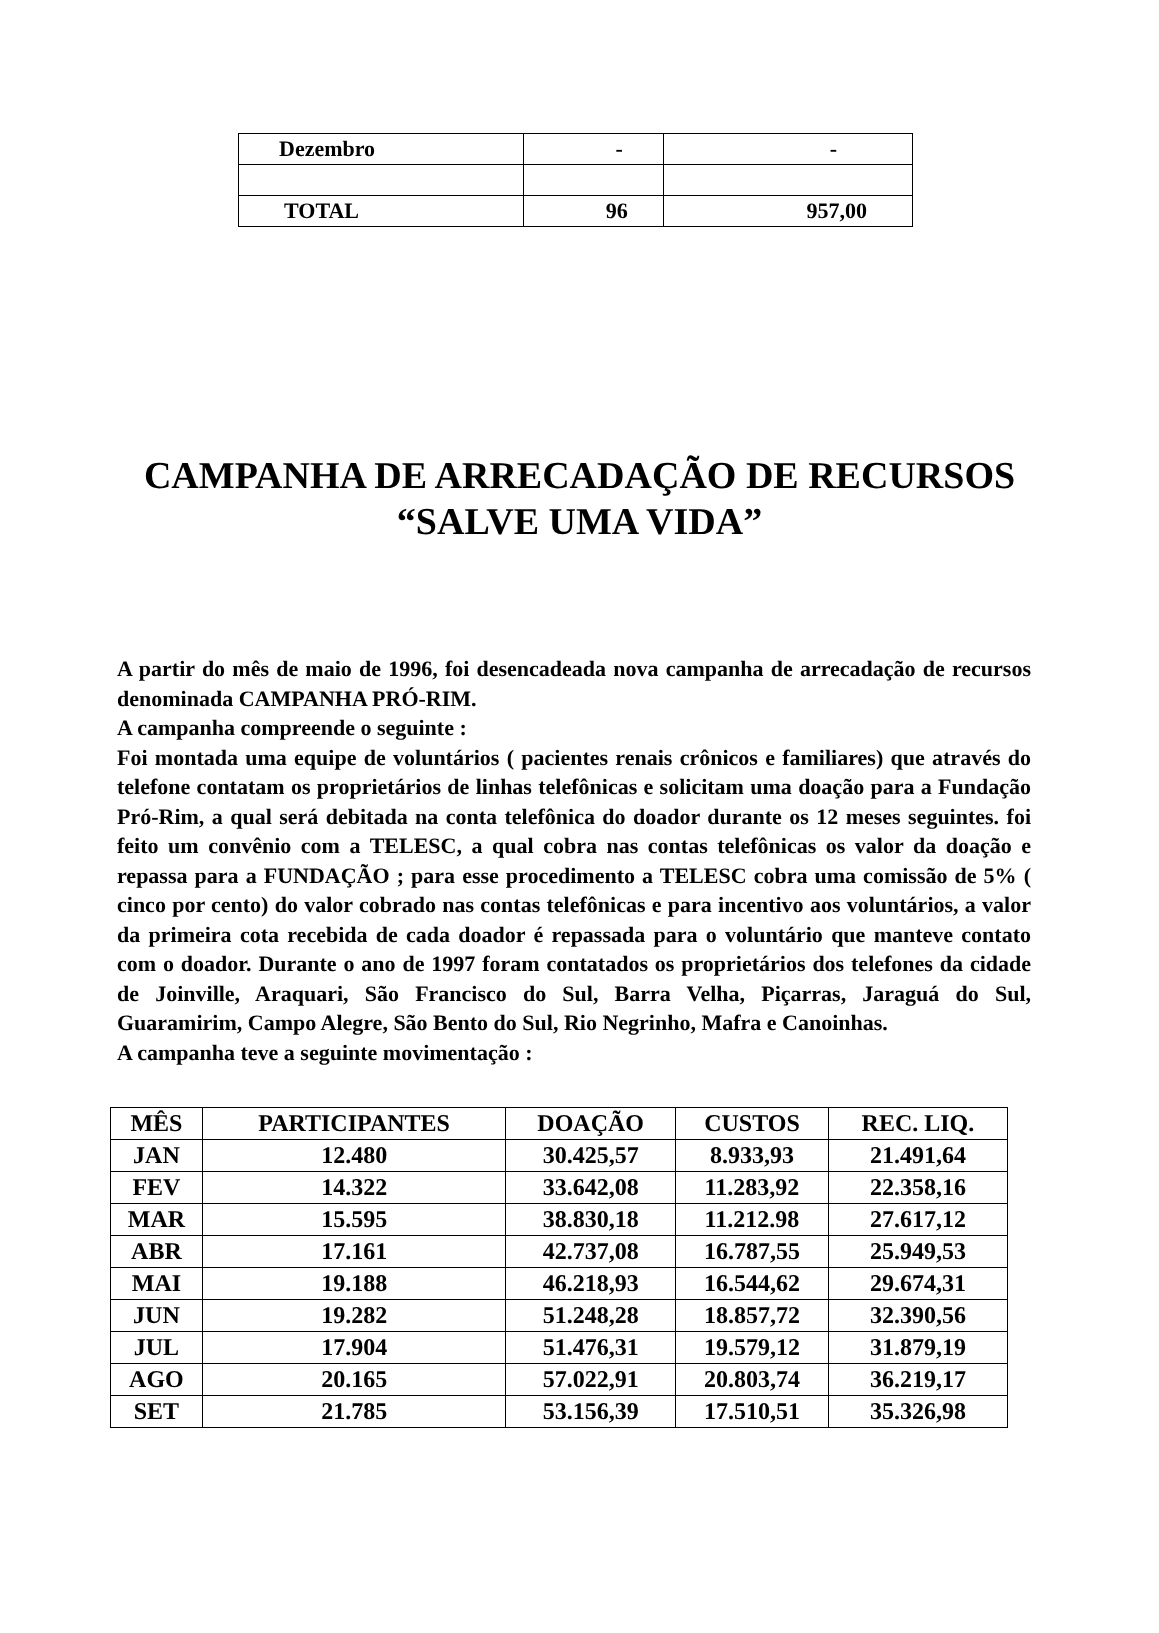| Dezembro | - | - |
| TOTAL | 96 | 957,00 |
CAMPANHA DE ARRECADAÇÃO DE RECURSOS
“SALVE UMA VIDA”
A partir do mês de maio de 1996, foi desencadeada nova campanha de arrecadação de recursos denominada CAMPANHA PRÓ-RIM.
A campanha compreende o seguinte :
Foi montada uma equipe de voluntários ( pacientes renais crônicos e familiares) que através do telefone contatam os proprietários de linhas telefônicas e solicitam uma doação para a Fundação Pró-Rim, a qual será debitada na conta telefônica do doador durante os 12 meses seguintes. foi feito um convênio com a TELESC, a qual cobra nas contas telefônicas os valor da doação e repassa para a FUNDAÇÃO ; para esse procedimento a TELESC cobra uma comissão de 5% ( cinco por cento) do valor cobrado nas contas telefônicas e para incentivo aos voluntários, a valor da primeira cota recebida de cada doador é repassada para o voluntário que manteve contato com o doador. Durante o ano de 1997 foram contatados os proprietários dos telefones da cidade de Joinville, Araquari, São Francisco do Sul, Barra Velha, Piçarras, Jaraguá do Sul, Guaramirim, Campo Alegre, São Bento do Sul, Rio Negrinho, Mafra e Canoinhas.
A campanha teve a seguinte movimentação :
| MÊS | PARTICIPANTES | DOAÇÃO | CUSTOS | REC. LIQ. |
| --- | --- | --- | --- | --- |
| JAN | 12.480 | 30.425,57 | 8.933,93 | 21.491,64 |
| FEV | 14.322 | 33.642,08 | 11.283,92 | 22.358,16 |
| MAR | 15.595 | 38.830,18 | 11.212.98 | 27.617,12 |
| ABR | 17.161 | 42.737,08 | 16.787,55 | 25.949,53 |
| MAI | 19.188 | 46.218,93 | 16.544,62 | 29.674,31 |
| JUN | 19.282 | 51.248,28 | 18.857,72 | 32.390,56 |
| JUL | 17.904 | 51.476,31 | 19.579,12 | 31.879,19 |
| AGO | 20.165 | 57.022,91 | 20.803,74 | 36.219,17 |
| SET | 21.785 | 53.156,39 | 17.510,51 | 35.326,98 |